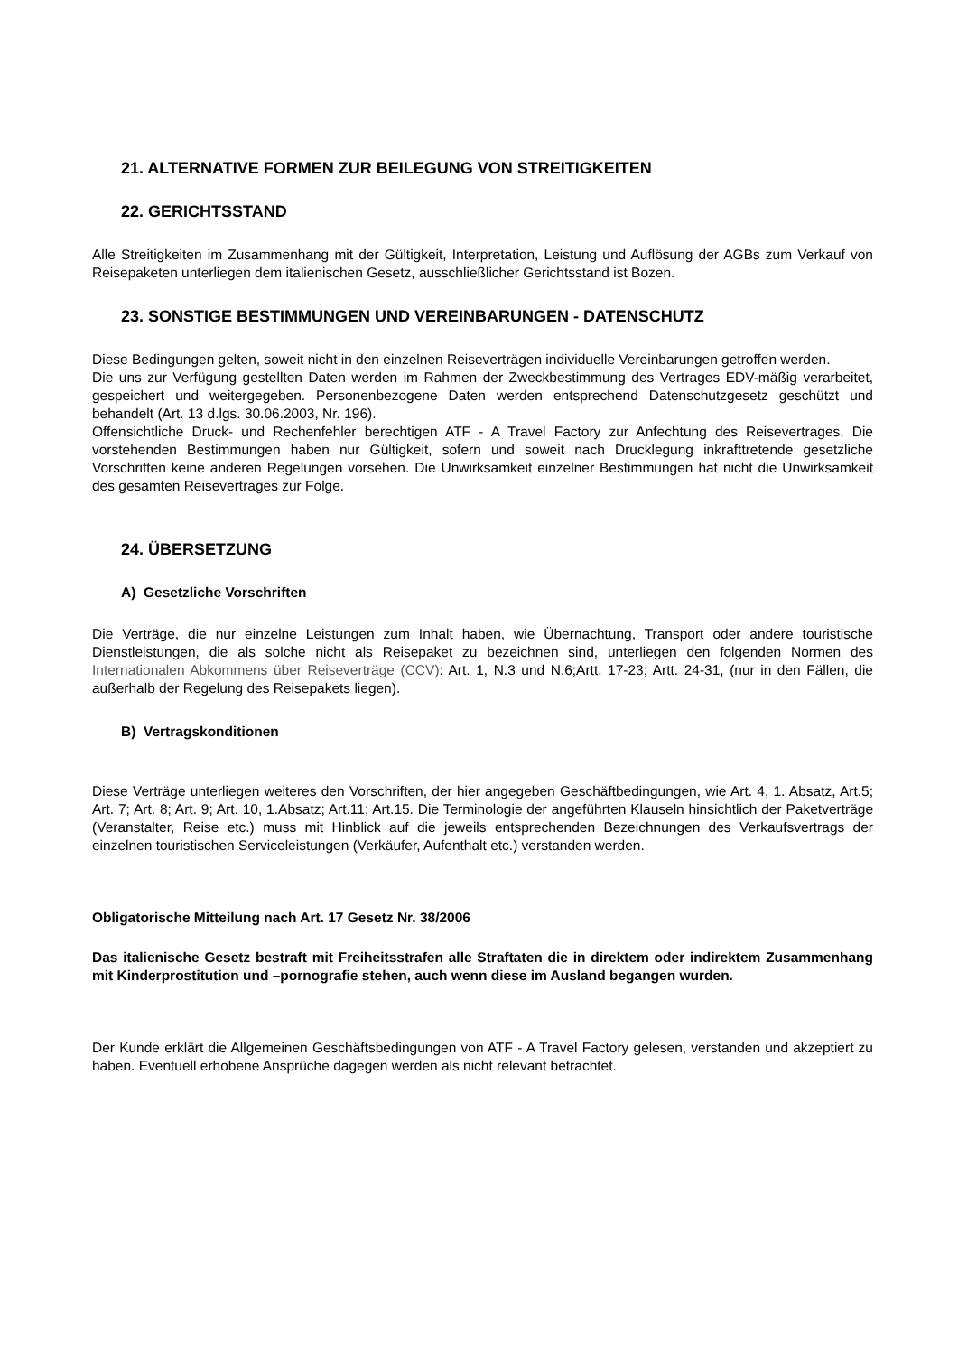21. ALTERNATIVE FORMEN ZUR BEILEGUNG VON STREITIGKEITEN
22. GERICHTSSTAND
Alle Streitigkeiten im Zusammenhang mit der Gültigkeit, Interpretation, Leistung und Auflösung der AGBs zum Verkauf von Reisepaketen unterliegen dem italienischen Gesetz, ausschließlicher Gerichtsstand ist Bozen.
23. SONSTIGE BESTIMMUNGEN UND VEREINBARUNGEN - DATENSCHUTZ
Diese Bedingungen gelten, soweit nicht in den einzelnen Reiseverträgen individuelle Vereinbarungen getroffen werden.
Die uns zur Verfügung gestellten Daten werden im Rahmen der Zweckbestimmung des Vertrages EDV-mäßig verarbeitet, gespeichert und weitergegeben. Personenbezogene Daten werden entsprechend Datenschutzgesetz geschützt und behandelt (Art. 13 d.lgs. 30.06.2003, Nr. 196).
Offensichtliche Druck- und Rechenfehler berechtigen ATF - A Travel Factory zur Anfechtung des Reisevertrages. Die vorstehenden Bestimmungen haben nur Gültigkeit, sofern und soweit nach Drucklegung inkrafttretende gesetzliche Vorschriften keine anderen Regelungen vorsehen. Die Unwirksamkeit einzelner Bestimmungen hat nicht die Unwirksamkeit des gesamten Reisevertrages zur Folge.
24. ÜBERSETZUNG
A) Gesetzliche Vorschriften
Die Verträge, die nur einzelne Leistungen zum Inhalt haben, wie Übernachtung, Transport oder andere touristische Dienstleistungen, die als solche nicht als Reisepaket zu bezeichnen sind, unterliegen den folgenden Normen des Internationalen Abkommens über Reiseverträge (CCV): Art. 1, N.3 und N.6;Artt. 17-23; Artt. 24-31, (nur in den Fällen, die außerhalb der Regelung des Reisepakets liegen).
B) Vertragskonditionen
Diese Verträge unterliegen weiteres den Vorschriften, der hier angegeben Geschäftbedingungen, wie Art. 4, 1. Absatz, Art.5; Art. 7; Art. 8; Art. 9; Art. 10, 1.Absatz; Art.11; Art.15. Die Terminologie der angeführten Klauseln hinsichtlich der Paketverträge (Veranstalter, Reise etc.) muss mit Hinblick auf die jeweils entsprechenden Bezeichnungen des Verkaufsvertrags der einzelnen touristischen Serviceleistungen (Verkäufer, Aufenthalt etc.) verstanden werden.
Obligatorische Mitteilung nach Art. 17 Gesetz Nr. 38/2006
Das italienische Gesetz bestraft mit Freiheitsstrafen alle Straftaten die in direktem oder indirektem Zusammenhang mit Kinderprostitution und –pornografie stehen, auch wenn diese im Ausland begangen wurden.
Der Kunde erklärt die Allgemeinen Geschäftsbedingungen von ATF - A Travel Factory gelesen, verstanden und akzeptiert zu haben. Eventuell erhobene Ansprüche dagegen werden als nicht relevant betrachtet.